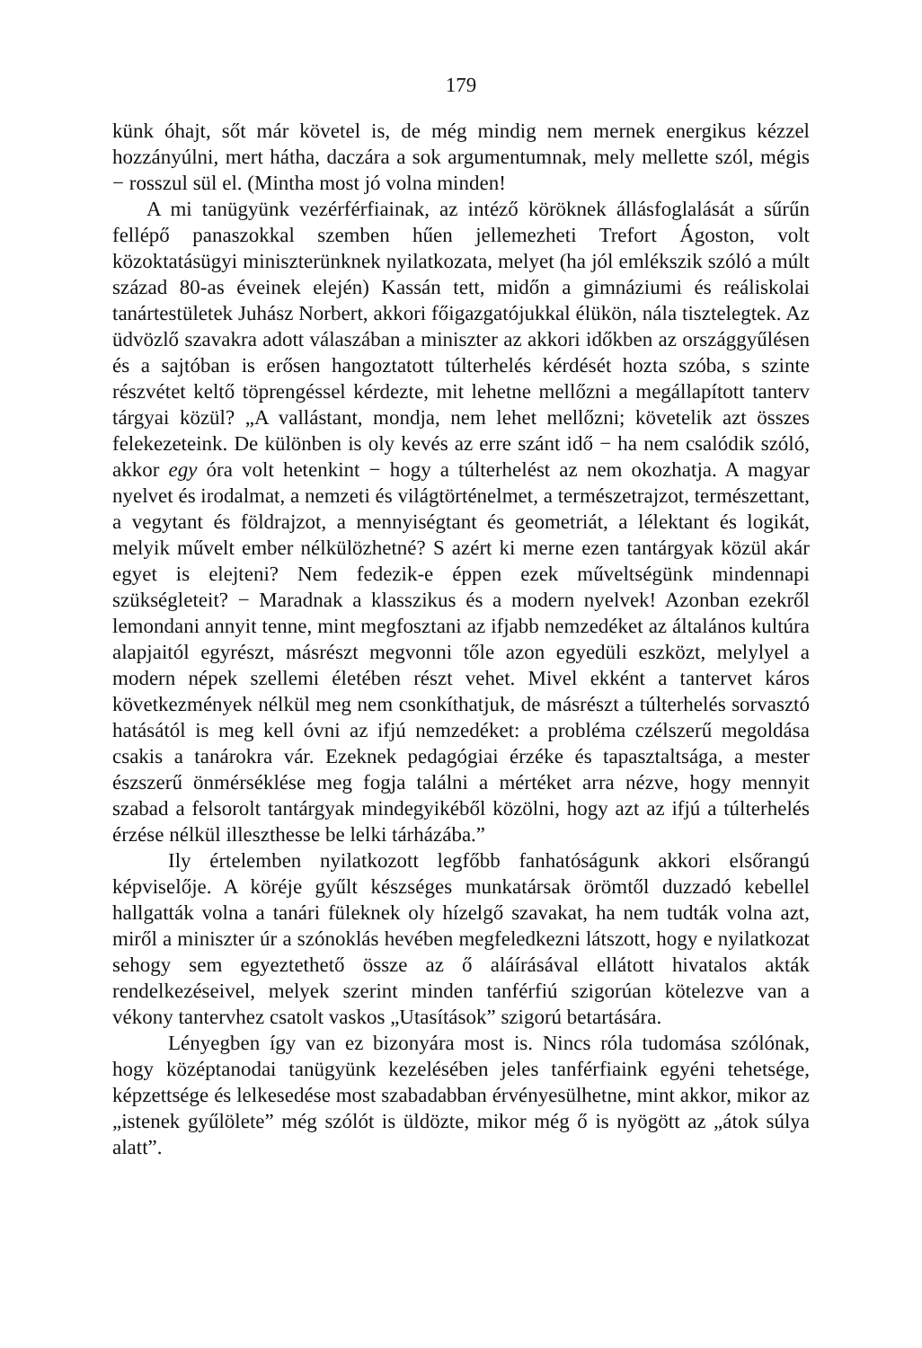179
künk óhajt, sőt már követel is, de még mindig nem mernek energikus kézzel hozzányúlni, mert hátha, daczára a sok argumentumnak, mely mellette szól, mégis − rosszul sül el. (Mintha most jó volna minden!
A mi tanügyünk vezérférfiainak, az intéző köröknek állásfoglalását a sűrűn fellépő panaszokkal szemben hűen jellemezheti Trefort Ágoston, volt közoktatásügyi miniszterünknek nyilatkozata, melyet (ha jól emlékszik szóló a múlt század 80-as éveinek elején) Kassán tett, midőn a gimnáziumi és reáliskolai tanártestületek Juhász Norbert, akkori főigazgatójukkal élükön, nála tisztelegtek. Az üdvözlő szavakra adott válaszában a miniszter az akkori időkben az országgyűlésen és a sajtóban is erősen hangoztatott túlterhelés kérdését hozta szóba, s szinte részvétet keltő töprengéssel kérdezte, mit lehetne mellőzni a megállapított tanterv tárgyai közül? „A vallástant, mondja, nem lehet mellőzni; követelik azt összes felekezeteink. De különben is oly kevés az erre szánt idő − ha nem csalódik szóló, akkor egy óra volt hetenkint − hogy a túlterhelést az nem okozhatja. A magyar nyelvet és irodalmat, a nemzeti és világtörténelmet, a természetrajzot, természettant, a vegytant és földrajzot, a mennyiségtant és geometriát, a lélektant és logikát, melyik művelt ember nélkülözhetné? S azért ki merne ezen tantárgyak közül akár egyet is elejteni? Nem fedezik-e éppen ezek műveltségünk mindennapi szükségleteit? − Maradnak a klasszikus és a modern nyelvek! Azonban ezekről lemondani annyit tenne, mint megfosztani az ifjabb nemzedéket az általános kultúra alapjaitól egyrészt, másrészt megvonni tőle azon egyedüli eszközt, melylyel a modern népek szellemi életében részt vehet. Mivel ekként a tantervet káros következmények nélkül meg nem csonkíthatjuk, de másrészt a túlterhelés sorvasztó hatásától is meg kell óvni az ifjú nemzedéket: a probléma czélszerű megoldása csakis a tanárokra vár. Ezeknek pedagógiai érzéke és tapasztaltsága, a mester észszerű önmérséklése meg fogja találni a mértéket arra nézve, hogy mennyit szabad a felsorolt tantárgyak mindegyikéből közölni, hogy azt az ifjú a túlterhelés érzése nélkül illeszthesse be lelki tárházába.”
Ily értelemben nyilatkozott legfőbb fanhatóságunk akkori elsőrangú képviselője. A köréje gyűlt készséges munkatársak örömtől duzzadó kebellel hallgatták volna a tanári füleknek oly hízelgő szavakat, ha nem tudták volna azt, miről a miniszter úr a szónoklás hevében megfeledkezni látszott, hogy e nyilatkozat sehogy sem egyeztethető össze az ő aláírásával ellátott hivatalos akták rendelkezéseivel, melyek szerint minden tanférfiú szigorúan kötelezve van a vékony tantervhez csatolt vaskos „Utasítások” szigorú betartására.
Lényegben így van ez bizonyára most is. Nincs róla tudomása szólónak, hogy középtanodai tanügyünk kezelésében jeles tanférfiaink egyéni tehetsége, képzettsége és lelkesedése most szabadabban érvényesülhetne, mint akkor, mikor az „istenek gyűlölete” még szólót is üldözte, mikor még ő is nyögött az „átok súlya alatt”.